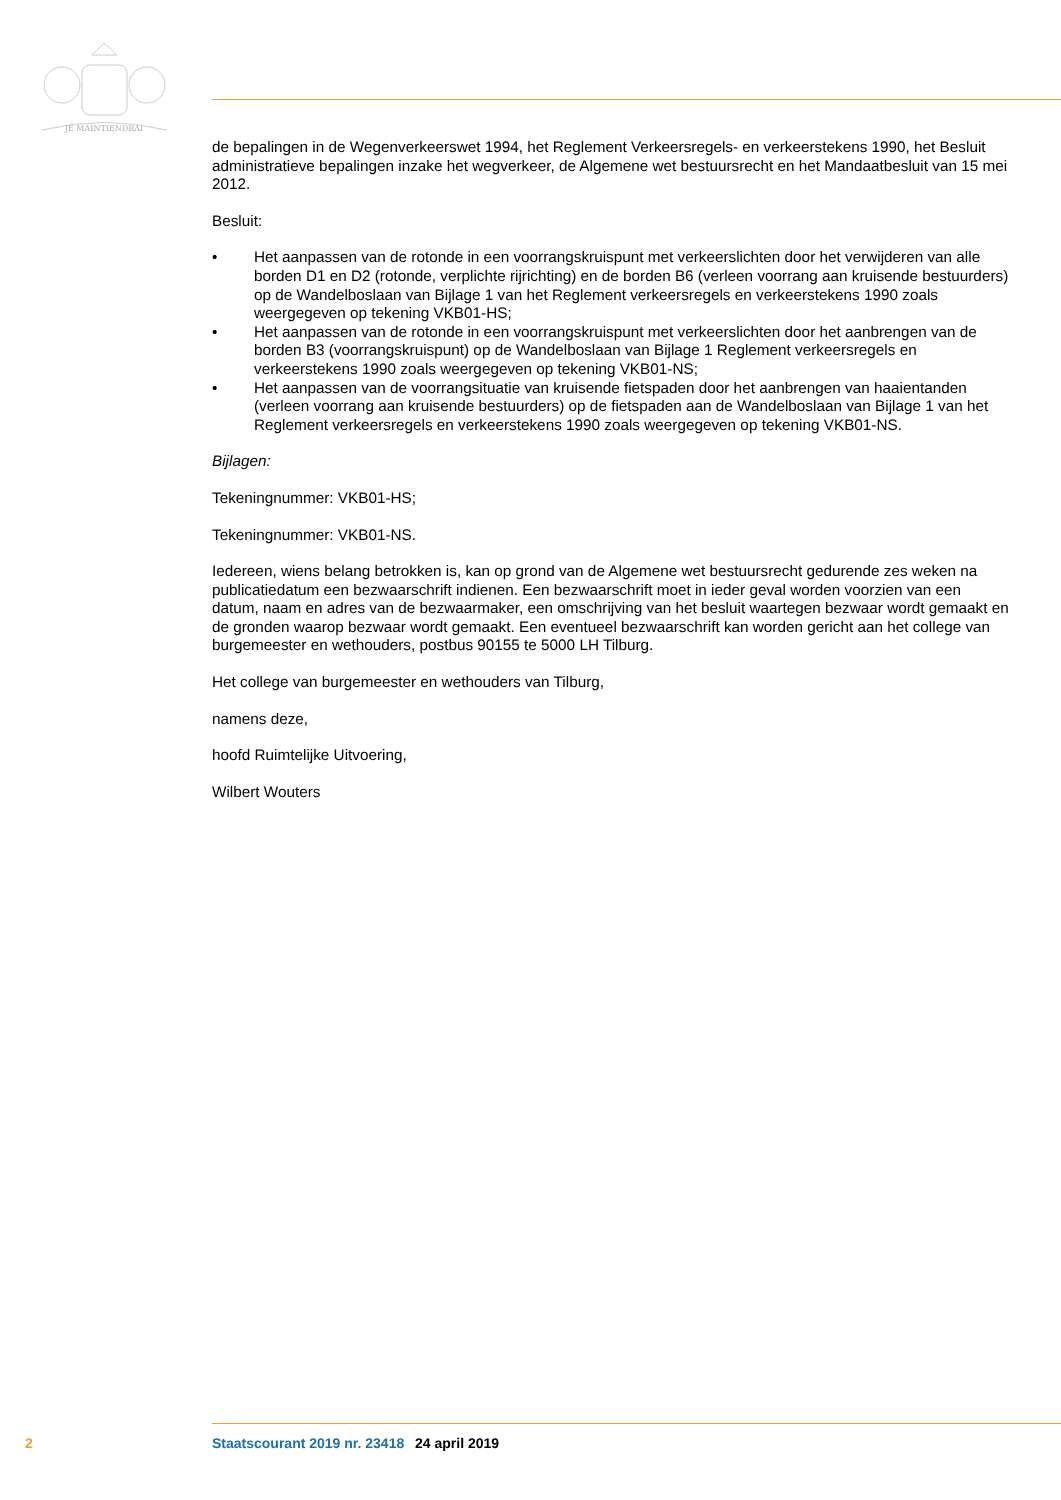JE MAINTIENDRAI
de bepalingen in de Wegenverkeerswet 1994, het Reglement Verkeersregels- en verkeerstekens 1990, het Besluit administratieve bepalingen inzake het wegverkeer, de Algemene wet bestuursrecht en het Mandaatbesluit van 15 mei 2012.
Besluit:
• Het aanpassen van de rotonde in een voorrangskruispunt met verkeerslichten door het verwijderen van alle borden D1 en D2 (rotonde, verplichte rijrichting) en de borden B6 (verleen voorrang aan kruisende bestuurders) op de Wandelboslaan van Bijlage 1 van het Reglement verkeersregels en verkeerstekens 1990 zoals weergegeven op tekening VKB01-HS;
• Het aanpassen van de rotonde in een voorrangskruispunt met verkeerslichten door het aanbrengen van de borden B3 (voorrangskruispunt) op de Wandelboslaan van Bijlage 1 Reglement verkeersregels en verkeerstekens 1990 zoals weergegeven op tekening VKB01-NS;
• Het aanpassen van de voorrangsituatie van kruisende fietspaden door het aanbrengen van haaientanden (verleen voorrang aan kruisende bestuurders) op de fietspaden aan de Wandelboslaan van Bijlage 1 van het Reglement verkeersregels en verkeerstekens 1990 zoals weergegeven op tekening VKB01-NS.
Bijlagen:
Tekeningnummer: VKB01-HS;
Tekeningnummer: VKB01-NS.
Iedereen, wiens belang betrokken is, kan op grond van de Algemene wet bestuursrecht gedurende zes weken na publicatiedatum een bezwaarschrift indienen. Een bezwaarschrift moet in ieder geval worden voorzien van een datum, naam en adres van de bezwaarmaker, een omschrijving van het besluit waartegen bezwaar wordt gemaakt en de gronden waarop bezwaar wordt gemaakt. Een eventueel bezwaarschrift kan worden gericht aan het college van burgemeester en wethouders, postbus 90155 te 5000 LH Tilburg.
Het college van burgemeester en wethouders van Tilburg,
namens deze,
hoofd Ruimtelijke Uitvoering,
Wilbert Wouters
2 Staatscourant 2019 nr. 23418 24 april 2019